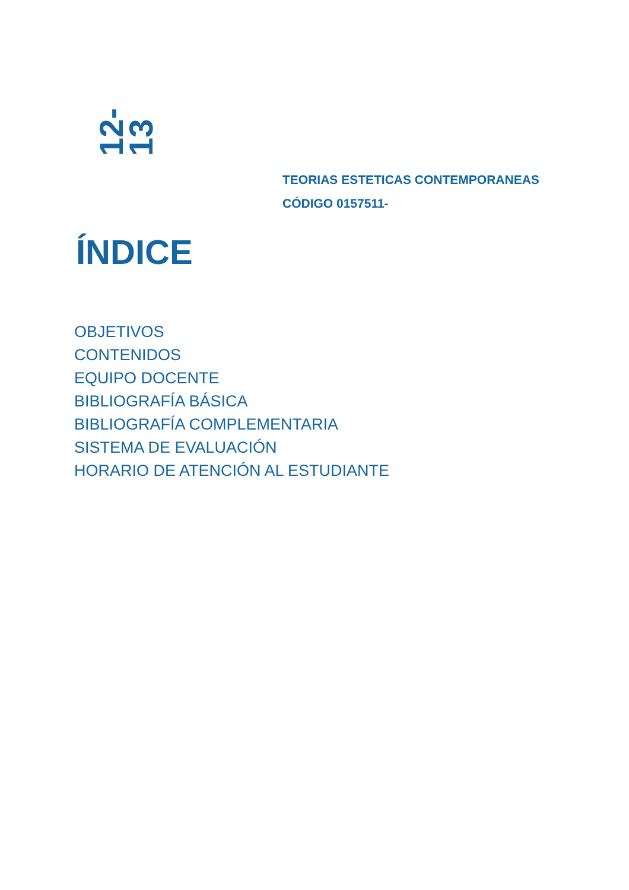12-13
TEORIAS ESTETICAS CONTEMPORANEAS
CÓDIGO 0157511-
ÍNDICE
OBJETIVOS
CONTENIDOS
EQUIPO DOCENTE
BIBLIOGRAFÍA BÁSICA
BIBLIOGRAFÍA COMPLEMENTARIA
SISTEMA DE EVALUACIÓN
HORARIO DE ATENCIÓN AL ESTUDIANTE